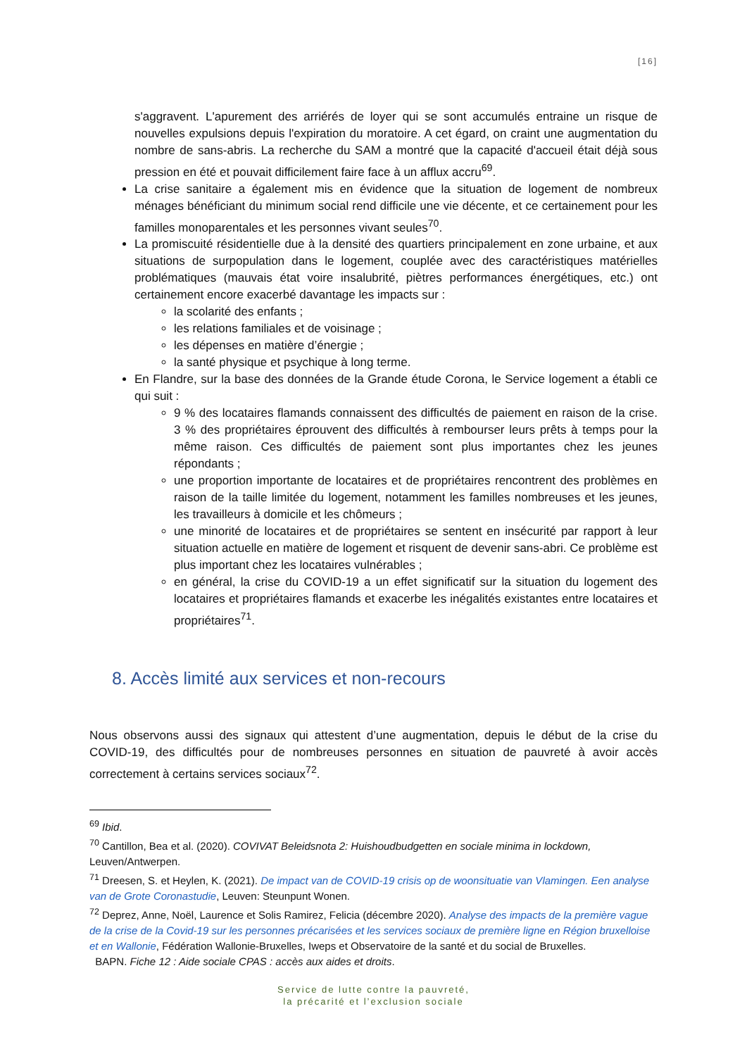[16]
s'aggravent. L'apurement des arriérés de loyer qui se sont accumulés entraine un risque de nouvelles expulsions depuis l'expiration du moratoire. A cet égard, on craint une augmentation du nombre de sans-abris. La recherche du SAM a montré que la capacité d'accueil était déjà sous pression en été et pouvait difficilement faire face à un afflux accru<sup>69</sup>.
La crise sanitaire a également mis en évidence que la situation de logement de nombreux ménages bénéficiant du minimum social rend difficile une vie décente, et ce certainement pour les familles monoparentales et les personnes vivant seules<sup>70</sup>.
La promiscuité résidentielle due à la densité des quartiers principalement en zone urbaine, et aux situations de surpopulation dans le logement, couplée avec des caractéristiques matérielles problématiques (mauvais état voire insalubrité, piètres performances énergétiques, etc.) ont certainement encore exacerbé davantage les impacts sur :
la scolarité des enfants ;
les relations familiales et de voisinage ;
les dépenses en matière d’énergie ;
la santé physique et psychique à long terme.
En Flandre, sur la base des données de la Grande étude Corona, le Service logement a établi ce qui suit :
9 % des locataires flamands connaissent des difficultés de paiement en raison de la crise. 3 % des propriétaires éprouvent des difficultés à rembourser leurs prêts à temps pour la même raison. Ces difficultés de paiement sont plus importantes chez les jeunes répondants ;
une proportion importante de locataires et de propriétaires rencontrent des problèmes en raison de la taille limitée du logement, notamment les familles nombreuses et les jeunes, les travailleurs à domicile et les chômeurs ;
une minorité de locataires et de propriétaires se sentent en insécurité par rapport à leur situation actuelle en matière de logement et risquent de devenir sans-abri. Ce problème est plus important chez les locataires vulnérables ;
en général, la crise du COVID-19 a un effet significatif sur la situation du logement des locataires et propriétaires flamands et exacerbe les inégalités existantes entre locataires et propriétaires<sup>71</sup>.
8. Accès limité aux services et non-recours
Nous observons aussi des signaux qui attestent d’une augmentation, depuis le début de la crise du COVID-19, des difficultés pour de nombreuses personnes en situation de pauvreté à avoir accès correctement à certains services sociaux<sup>72</sup>.
<sup>69</sup> Ibid.
<sup>70</sup> Cantillon, Bea et al. (2020). COVIVAT Beleidsnota 2: Huishoudbudgetten en sociale minima in lockdown, Leuven/Antwerpen.
<sup>71</sup> Dreesen, S. et Heylen, K. (2021). De impact van de COVID-19 crisis op de woonsituatie van Vlamingen. Een analyse van de Grote Coronastudie, Leuven: Steunpunt Wonen.
<sup>72</sup> Deprez, Anne, Noël, Laurence et Solis Ramirez, Felicia (décembre 2020). Analyse des impacts de la première vague de la crise de la Covid-19 sur les personnes précarisées et les services sociaux de première ligne en Région bruxelloise et en Wallonie, Fédération Wallonie-Bruxelles, Iweps et Observatoire de la santé et du social de Bruxelles.
BAPN. Fiche 12 : Aide sociale CPAS : accès aux aides et droits.
Service de lutte contre la pauvreté,
la précarité et l’exclusion sociale